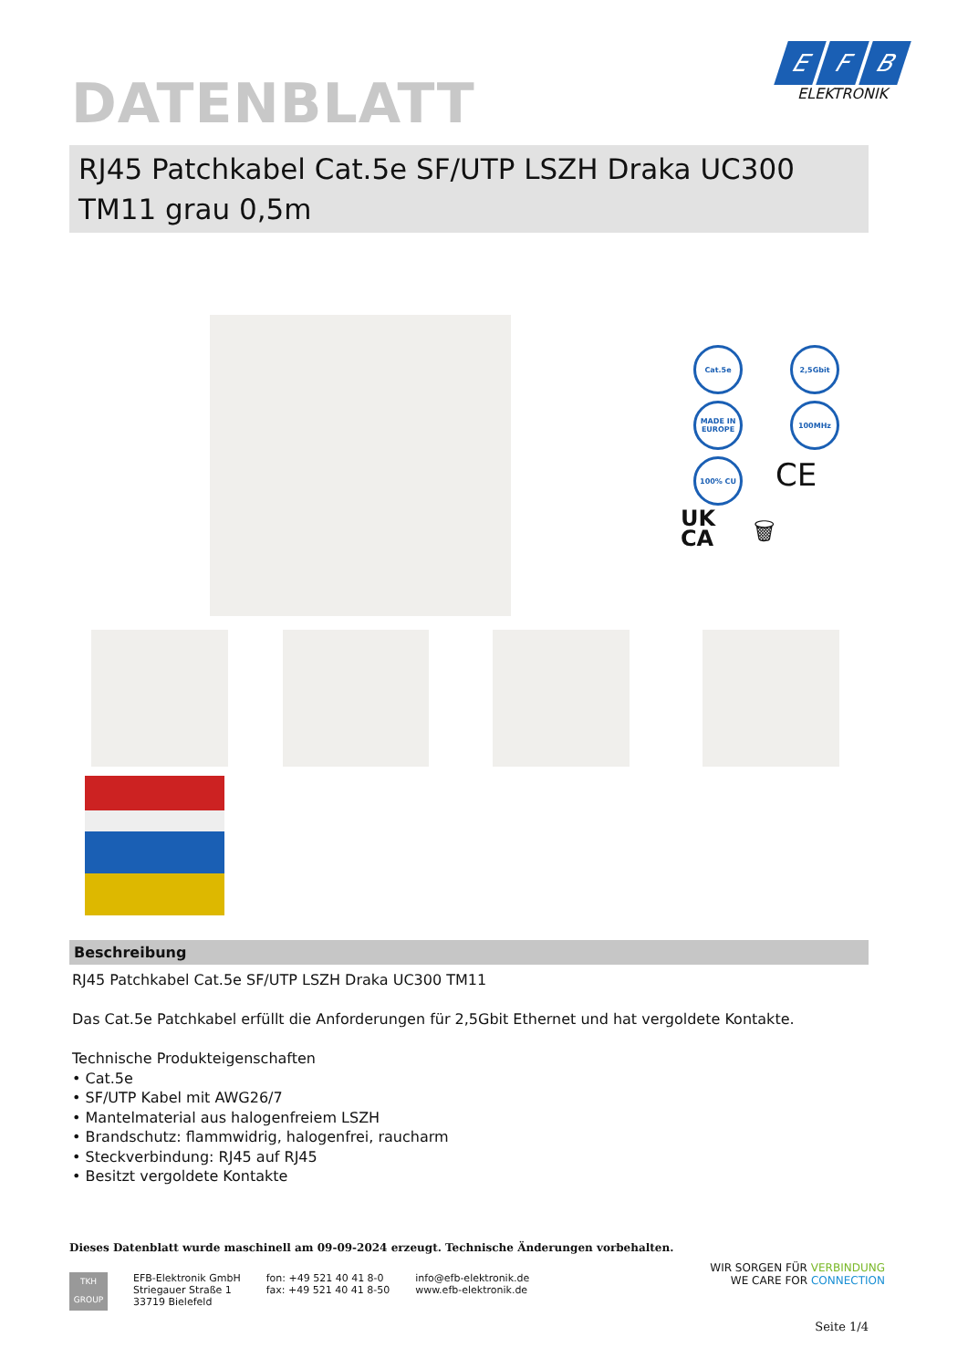DATENBLATT
E F B
ELEKTRONIK
RJ45 Patchkabel Cat.5e SF/UTP LSZH Draka UC300 TM11 grau 0,5m
Cat.5e 2,5Gbit
MADE IN EUROPE
100MHz
100% CU CE
UK
CA
🗑
Beschreibung
RJ45 Patchkabel Cat.5e SF/UTP LSZH Draka UC300 TM11
Das Cat.5e Patchkabel erfüllt die Anforderungen für 2,5Gbit Ethernet und hat vergoldete Kontakte.
Technische Produkteigenschaften
• Cat.5e
• SF/UTP Kabel mit AWG26/7
• Mantelmaterial aus halogenfreiem LSZH
• Brandschutz: flammwidrig, halogenfrei, raucharm
• Steckverbindung: RJ45 auf RJ45
• Besitzt vergoldete Kontakte
Dieses Datenblatt wurde maschinell am 09-09-2024 erzeugt. Technische Änderungen vorbehalten.
TKH
GROUP
EFB-Elektronik GmbH
Striegauer Straße 1
33719 Bielefeld
fon: +49 521 40 41 8-0
fax: +49 521 40 41 8-50
info@efb-elektronik.de
www.efb-elektronik.de
WIR SORGEN FÜR VERBINDUNG
WE CARE FOR CONNECTION
Seite 1/4